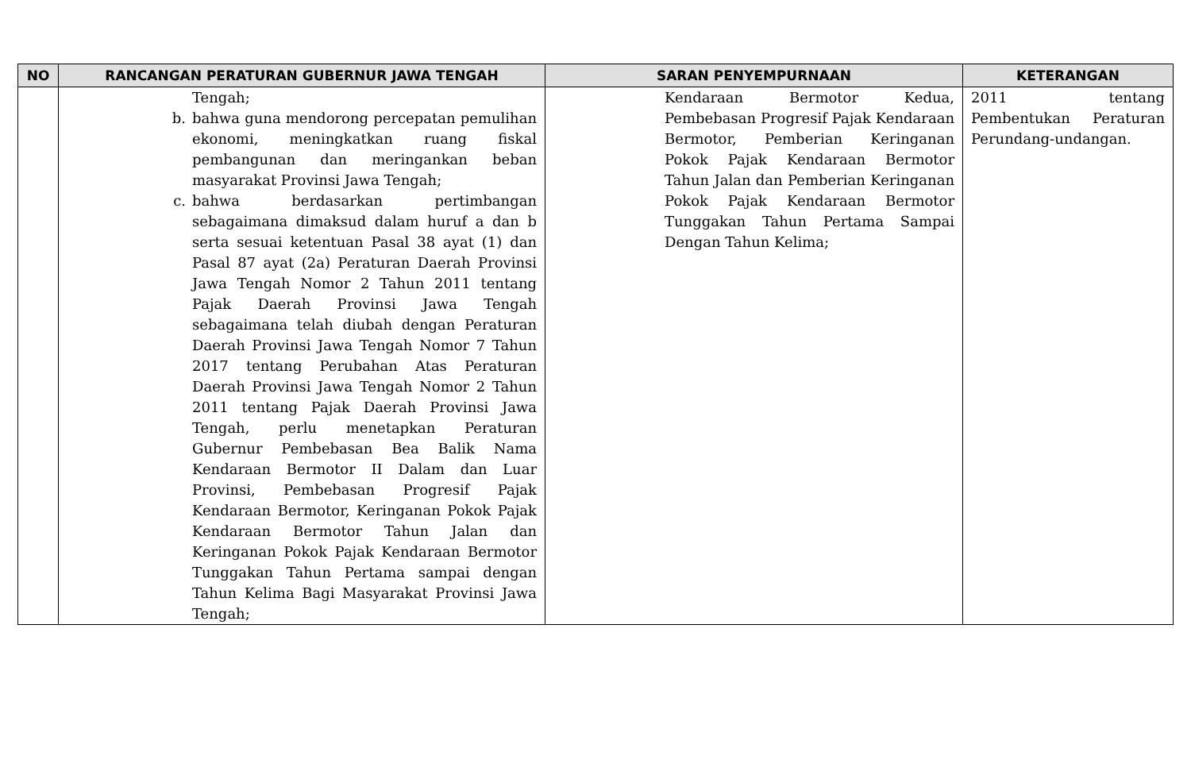| NO | RANCANGAN PERATURAN GUBERNUR JAWA TENGAH | SARAN PENYEMPURNAAN | KETERANGAN |
| --- | --- | --- | --- |
| | Tengah; b. bahwa guna mendorong percepatan pemulihan ekonomi, meningkatkan ruang fiskal pembangunan dan meringankan beban masyarakat Provinsi Jawa Tengah; c. bahwa berdasarkan pertimbangan sebagaimana dimaksud dalam huruf a dan b serta sesuai ketentuan Pasal 38 ayat (1) dan Pasal 87 ayat (2a) Peraturan Daerah Provinsi Jawa Tengah Nomor 2 Tahun 2011 tentang Pajak Daerah Provinsi Jawa Tengah sebagaimana telah diubah dengan Peraturan Daerah Provinsi Jawa Tengah Nomor 7 Tahun 2017 tentang Perubahan Atas Peraturan Daerah Provinsi Jawa Tengah Nomor 2 Tahun 2011 tentang Pajak Daerah Provinsi Jawa Tengah, perlu menetapkan Peraturan Gubernur Pembebasan Bea Balik Nama Kendaraan Bermotor II Dalam dan Luar Provinsi, Pembebasan Progresif Pajak Kendaraan Bermotor, Keringanan Pokok Pajak Kendaraan Bermotor Tahun Jalan dan Keringanan Pokok Pajak Kendaraan Bermotor Tunggakan Tahun Pertama sampai dengan Tahun Kelima Bagi Masyarakat Provinsi Jawa Tengah; | Kendaraan Bermotor Kedua, Pembebasan Progresif Pajak Kendaraan Bermotor, Pemberian Keringanan Pokok Pajak Kendaraan Bermotor Tahun Jalan dan Pemberian Keringanan Pokok Pajak Kendaraan Bermotor Tunggakan Tahun Pertama Sampai Dengan Tahun Kelima; | 2011 tentang Pembentukan Peraturan Perundang-undangan. |